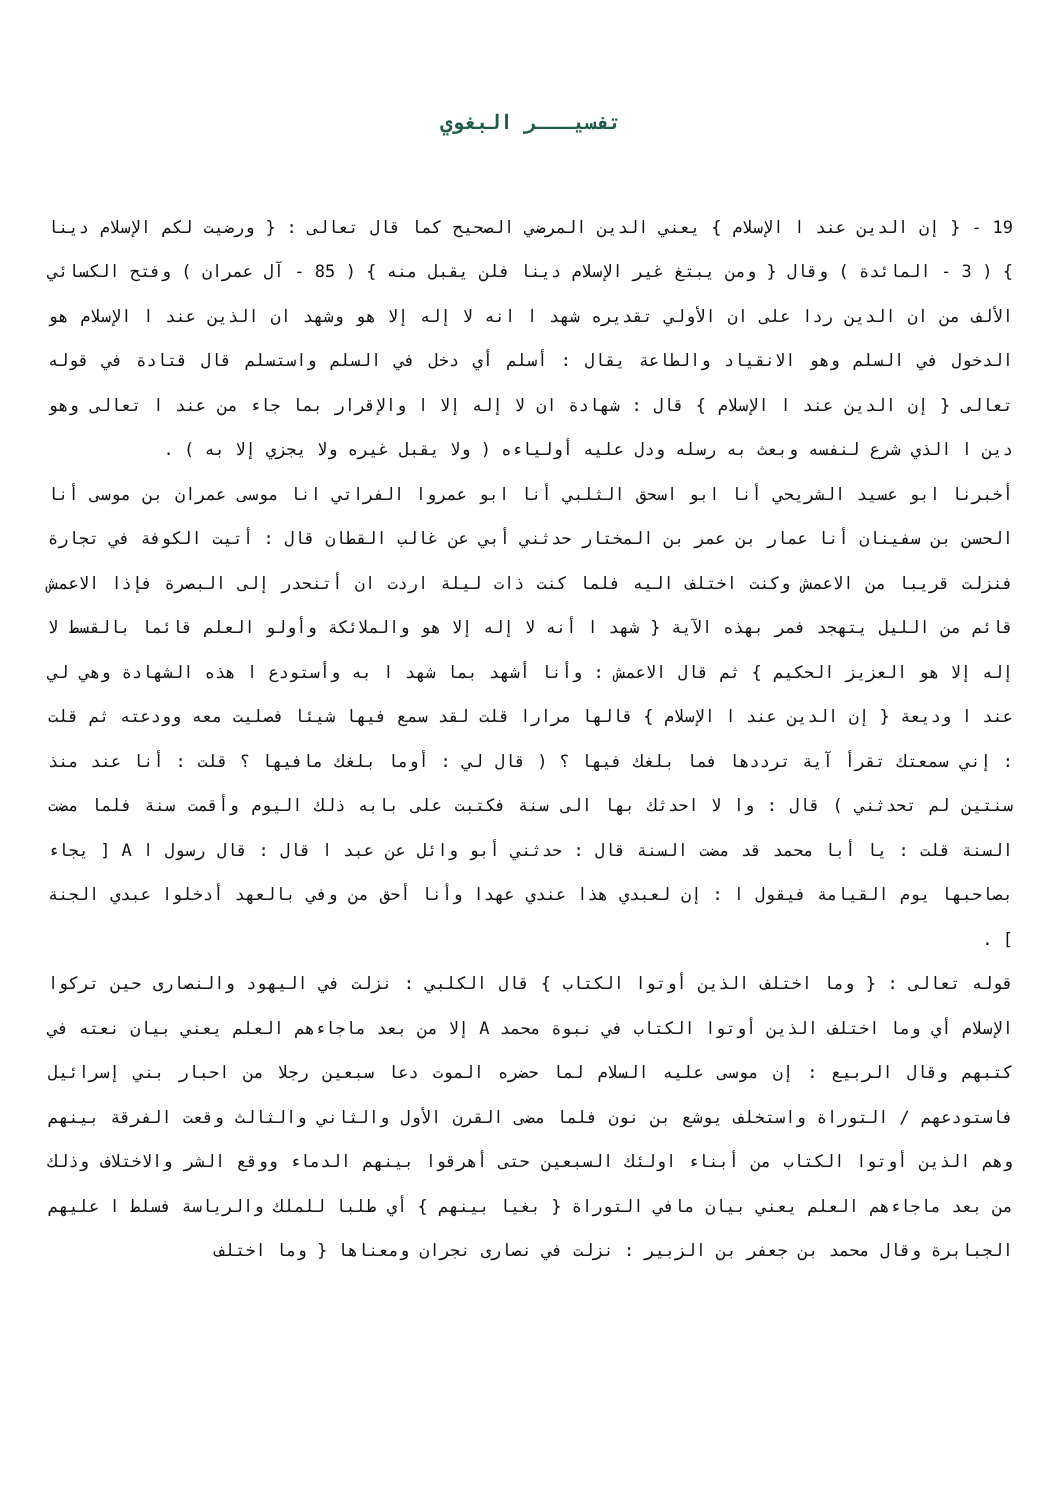تفسيـــر البغوي
19 - { إن الدين عند ا الإسلام } يعني الدين المرضي الصحيح كما قال تعالى : { ورضيت لكم الإسلام دينا } ( 3 - المائدة ) وقال { ومن يبتغ غير الإسلام دينا فلن يقبل منه } ( 85 - آل عمران ) وفتح الكسائي الألف من ان الدين ردا على ان الأولي تقديره شهد ا انه لا إله إلا هو وشهد ان الذين عند ا الإسلام هو الدخول في السلم وهو الانقياد والطاعة يقال : أسلم أي دخل في السلم واستسلم قال قتادة في قوله تعالى { إن الدين عند ا الإسلام } قال : شهادة ان لا إله إلا ا والإقرار بما جاء من عند ا تعالى وهو دين ا الذي شرع لنفسه وبعث به رسله ودل عليه أولياءه ( ولا يقبل غيره ولا يجزي إلا به ) .
أخبرنا ابو عسيد الشريحي أنا ابو اسحق الثلبي أنا ابو عمروا الفراتي انا موسى عمران بن موسى أنا الحسن بن سفينان أنا عمار بن عمر بن المختار حدثني أبي عن غالب القطان قال : أتيت الكوفة في تجارة فنزلت قريبا من الاعمش وكنت اختلف اليه فلما كنت ذات ليلة اردت ان أتنحدر إلى البصرة فإذا الاعمش قائم من الليل يتهجد فمر بهذه الآية { شهد ا أنه لا إله إلا هو والملائكة وأولو العلم قائما بالقسط لا إله إلا هو العزيز الحكيم } ثم قال الاعمش : وأنا أشهد بما شهد ا به وأستودع ا هذه الشهادة وهي لي عند ا وديعة { إن الدين عند ا الإسلام } قالها مرارا قلت لقد سمع فيها شيئا فصليت معه وودعته ثم قلت : إني سمعتك تقرأ آية ترددها فما بلغك فيها ؟ ( قال لي : أوما بلغك مافيها ؟ قلت : أنا عند منذ سنتين لم تحدثني ) قال : وا لا احدثك بها الى سنة فكتبت على بابه ذلك اليوم وأقمت سنة فلما مضت السنة قلت : يا أبا محمد قد مضت السنة قال : حدثني أبو وائل عن عبد ا قال : قال رسول ا A [ يجاء بصاحبها يوم القيامة فيقول ا : إن لعبدي هذا عندي عهدا وأنا أحق من وفي بالعهد أدخلوا عبدي الجنة ] .
قوله تعالى : { وما اختلف الذين أوتوا الكتاب } قال الكلبي : نزلت في اليهود والنصارى حين تركوا الإسلام أي وما اختلف الذين أوتوا الكتاب في نبوة محمد A إلا من بعد ماجاءهم العلم يعني بيان نعته في كتبهم وقال الربيع : إن موسى عليه السلام لما حضره الموت دعا سبعين رجلا من احبار بني إسرائيل فاستودعهم / التوراة واستخلف يوشع بن نون فلما مضى القرن الأول والثاني والثالث وقعت الفرقة بينهم وهم الذين أوتوا الكتاب من أبناء اولئك السبعين حتى أهرقوا بينهم الدماء ووقع الشر والاختلاف وذلك من بعد ماجاءهم العلم يعني بيان مافي التوراة { بغيا بينهم } أي طلبا للملك والرياسة فسلط ا عليهم الجبابرة وقال محمد بن جعفر بن الزبير : نزلت في نصارى نجران ومعناها { وما اختلف